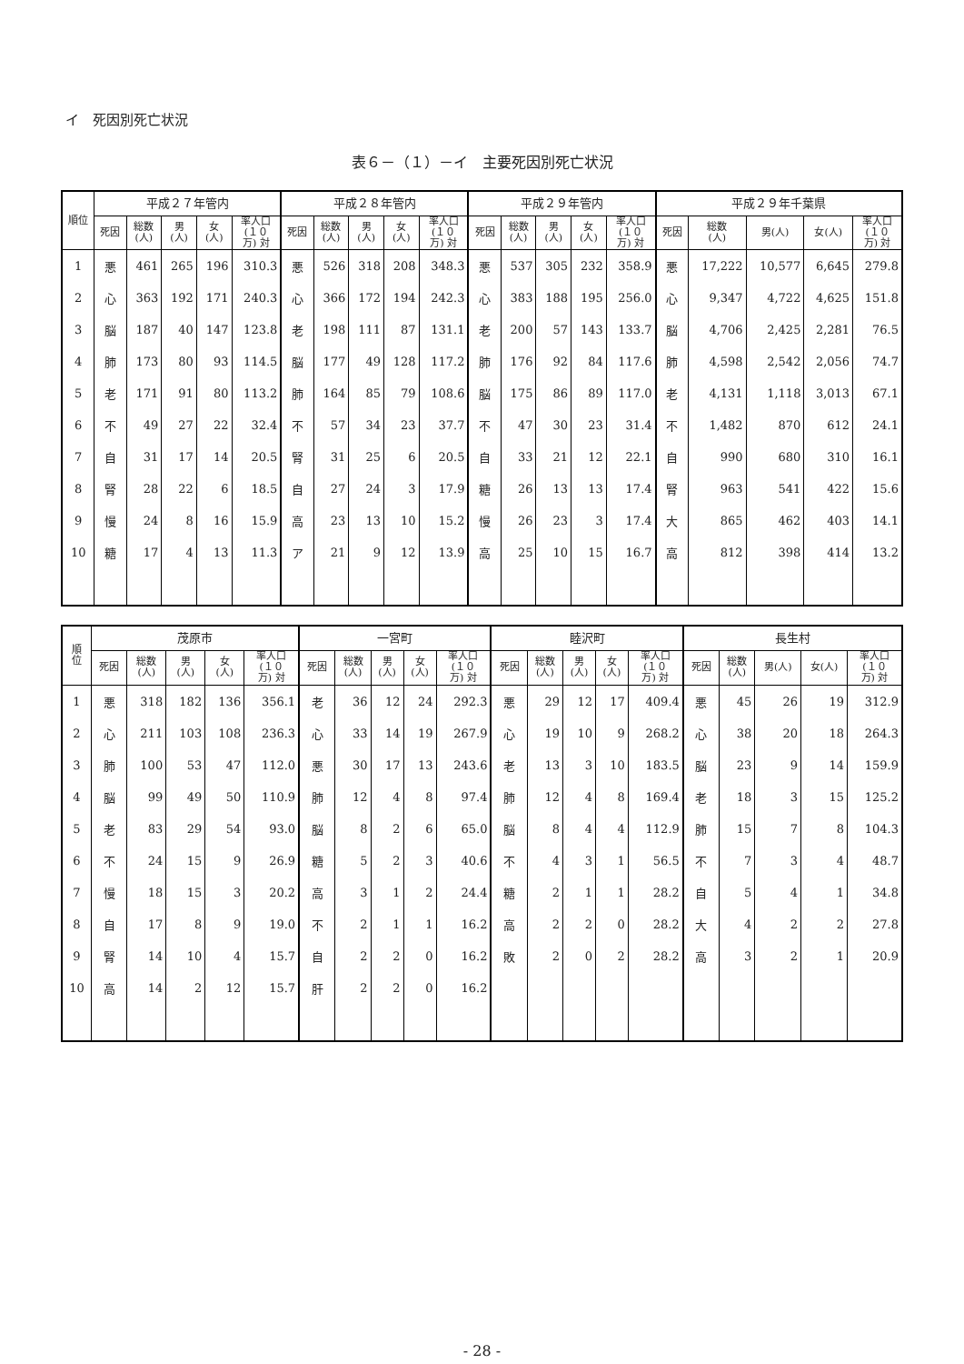イ　死因別死亡状況
表６－（１）－イ　主要死因別死亡状況
| 順位 | 平成２７年管内 | | | | | 平成２８年管内 | | | | | 平成２９年管内 | | | | | 平成２９年千葉県 | | | | |
| --- | --- | --- | --- | --- | --- | --- | --- | --- | --- | --- | --- | --- | --- | --- | --- | --- | --- | --- | --- | --- |
| | 死因 | 総数 (人) | 男 (人) | 女 (人) | 率人口 (１０ 万) 対 | 死因 | 総数 (人) | 男 (人) | 女 (人) | 率人口 (１０ 万) 対 | 死因 | 総数 (人) | 男 (人) | 女 (人) | 率人口 (１０ 万) 対 | 死因 | 総数 (人) | 男(人) | 女(人) | 率人口 (１０ 万) 対 |
| 1 | 悪 | 461 | 265 | 196 | 310.3 | 悪 | 526 | 318 | 208 | 348.3 | 悪 | 537 | 305 | 232 | 358.9 | 悪 | 17,222 | 10,577 | 6,645 | 279.8 |
| 2 | 心 | 363 | 192 | 171 | 240.3 | 心 | 366 | 172 | 194 | 242.3 | 心 | 383 | 188 | 195 | 256.0 | 心 | 9,347 | 4,722 | 4,625 | 151.8 |
| 3 | 脳 | 187 | 40 | 147 | 123.8 | 老 | 198 | 111 | 87 | 131.1 | 老 | 200 | 57 | 143 | 133.7 | 脳 | 4,706 | 2,425 | 2,281 | 76.5 |
| 4 | 肺 | 173 | 80 | 93 | 114.5 | 脳 | 177 | 49 | 128 | 117.2 | 肺 | 176 | 92 | 84 | 117.6 | 肺 | 4,598 | 2,542 | 2,056 | 74.7 |
| 5 | 老 | 171 | 91 | 80 | 113.2 | 肺 | 164 | 85 | 79 | 108.6 | 脳 | 175 | 86 | 89 | 117.0 | 老 | 4,131 | 1,118 | 3,013 | 67.1 |
| 6 | 不 | 49 | 27 | 22 | 32.4 | 不 | 57 | 34 | 23 | 37.7 | 不 | 47 | 30 | 23 | 31.4 | 不 | 1,482 | 870 | 612 | 24.1 |
| 7 | 自 | 31 | 17 | 14 | 20.5 | 腎 | 31 | 25 | 6 | 20.5 | 自 | 33 | 21 | 12 | 22.1 | 自 | 990 | 680 | 310 | 16.1 |
| 8 | 腎 | 28 | 22 | 6 | 18.5 | 自 | 27 | 24 | 3 | 17.9 | 糖 | 26 | 13 | 13 | 17.4 | 腎 | 963 | 541 | 422 | 15.6 |
| 9 | 慢 | 24 | 8 | 16 | 15.9 | 高 | 23 | 13 | 10 | 15.2 | 慢 | 26 | 23 | 3 | 17.4 | 大 | 865 | 462 | 403 | 14.1 |
| 10 | 糖 | 17 | 4 | 13 | 11.3 | ア | 21 | 9 | 12 | 13.9 | 高 | 25 | 10 | 15 | 16.7 | 高 | 812 | 398 | 414 | 13.2 |
| 順 位 | 茂原市 | | | | | 一宮町 | | | | | 睦沢町 | | | | | 長生村 | | | | |
| --- | --- | --- | --- | --- | --- | --- | --- | --- | --- | --- | --- | --- | --- | --- | --- | --- | --- | --- | --- | --- |
| | 死因 | 総数 (人) | 男 (人) | 女 (人) | 率人口 (１０ 万) 対 | 死因 | 総数 (人) | 男 (人) | 女 (人) | 率人口 (１０ 万) 対 | 死因 | 総数 (人) | 男 (人) | 女 (人) | 率人口 (１０ 万) 対 | 死因 | 総数 (人) | 男(人) | 女(人) | 率人口 (１０ 万) 対 |
| 1 | 悪 | 318 | 182 | 136 | 356.1 | 老 | 36 | 12 | 24 | 292.3 | 悪 | 29 | 12 | 17 | 409.4 | 悪 | 45 | 26 | 19 | 312.9 |
| 2 | 心 | 211 | 103 | 108 | 236.3 | 心 | 33 | 14 | 19 | 267.9 | 心 | 19 | 10 | 9 | 268.2 | 心 | 38 | 20 | 18 | 264.3 |
| 3 | 肺 | 100 | 53 | 47 | 112.0 | 悪 | 30 | 17 | 13 | 243.6 | 老 | 13 | 3 | 10 | 183.5 | 脳 | 23 | 9 | 14 | 159.9 |
| 4 | 脳 | 99 | 49 | 50 | 110.9 | 肺 | 12 | 4 | 8 | 97.4 | 肺 | 12 | 4 | 8 | 169.4 | 老 | 18 | 3 | 15 | 125.2 |
| 5 | 老 | 83 | 29 | 54 | 93.0 | 脳 | 8 | 2 | 6 | 65.0 | 脳 | 8 | 4 | 4 | 112.9 | 肺 | 15 | 7 | 8 | 104.3 |
| 6 | 不 | 24 | 15 | 9 | 26.9 | 糖 | 5 | 2 | 3 | 40.6 | 不 | 4 | 3 | 1 | 56.5 | 不 | 7 | 3 | 4 | 48.7 |
| 7 | 慢 | 18 | 15 | 3 | 20.2 | 高 | 3 | 1 | 2 | 24.4 | 糖 | 2 | 1 | 1 | 28.2 | 自 | 5 | 4 | 1 | 34.8 |
| 8 | 自 | 17 | 8 | 9 | 19.0 | 不 | 2 | 1 | 1 | 16.2 | 高 | 2 | 2 | 0 | 28.2 | 大 | 4 | 2 | 2 | 27.8 |
| 9 | 腎 | 14 | 10 | 4 | 15.7 | 自 | 2 | 2 | 0 | 16.2 | 敗 | 2 | 0 | 2 | 28.2 | 高 | 3 | 2 | 1 | 20.9 |
| 10 | 高 | 14 | 2 | 12 | 15.7 | 肝 | 2 | 2 | 0 | 16.2 | | | | | | | | | | |
- 28 -